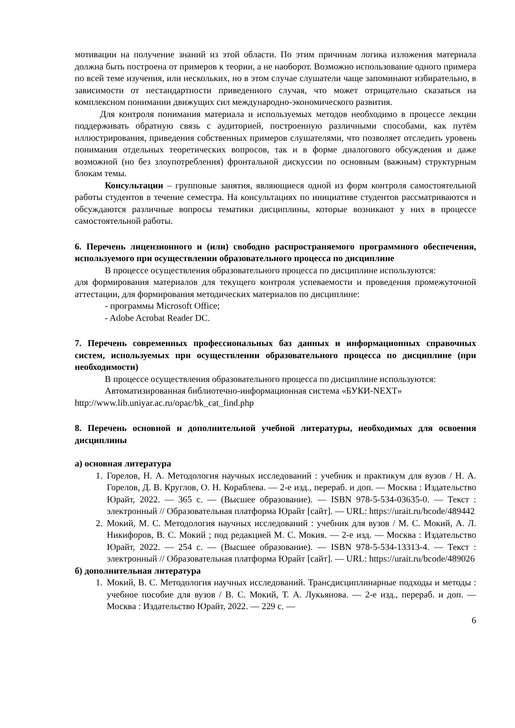мотивации на получение знаний из этой области. По этим причинам логика изложения материала должна быть построена от примеров к теории, а не наоборот. Возможно использование одного примера по всей теме изучения, или нескольких, но в этом случае слушатели чаще запоминают избирательно, в зависимости от нестандартности приведенного случая, что может отрицательно сказаться на комплексном понимании движущих сил международно-экономического развития.
Для контроля понимания материала и используемых методов необходимо в процессе лекции поддерживать обратную связь с аудиторией, построенную различными способами, как путём иллюстрирования, приведения собственных примеров слушателями, что позволяет отследить уровень понимания отдельных теоретических вопросов, так и в форме диалогового обсуждения и даже возможной (но без злоупотребления) фронтальной дискуссии по основным (важным) структурным блокам темы.
Консультации – групповые занятия, являющиеся одной из форм контроля самостоятельной работы студентов в течение семестра. На консультациях по инициативе студентов рассматриваются и обсуждаются различные вопросы тематики дисциплины, которые возникают у них в процессе самостоятельной работы.
6. Перечень лицензионного и (или) свободно распространяемого программного обеспечения, используемого при осуществлении образовательного процесса по дисциплине
В процессе осуществления образовательного процесса по дисциплине используются:
для формирования материалов для текущего контроля успеваемости и проведения промежуточной аттестации, для формирования методических материалов по дисциплине:
- программы Microsoft Office;
- Adobe Acrobat Reader DC.
7. Перечень современных профессиональных баз данных и информационных справочных систем, используемых при осуществлении образовательного процесса по дисциплине (при необходимости)
В процессе осуществления образовательного процесса по дисциплине используются:
Автоматизированная библиотечно-информационная система «БУКИ-NEXT»
http://www.lib.uniyar.ac.ru/opac/bk_cat_find.php
8. Перечень основной и дополнительной учебной литературы, необходимых для освоения дисциплины
а) основная литература
1. Горелов, Н. А. Методология научных исследований : учебник и практикум для вузов / Н. А. Горелов, Д. В. Круглов, О. Н. Кораблева. — 2-е изд., перераб. и доп. — Москва : Издательство Юрайт, 2022. — 365 с. — (Высшее образование). — ISBN 978-5-534-03635-0. — Текст : электронный // Образовательная платформа Юрайт [сайт]. — URL: https://urait.ru/bcode/489442
2. Мокий, М. С. Методология научных исследований : учебник для вузов / М. С. Мокий, А. Л. Никифоров, В. С. Мокий ; под редакцией М. С. Мокия. — 2-е изд. — Москва : Издательство Юрайт, 2022. — 254 с. — (Высшее образование). — ISBN 978-5-534-13313-4. — Текст : электронный // Образовательная платформа Юрайт [сайт]. — URL: https://urait.ru/bcode/489026
б) дополнительная литература
1. Мокий, В. С. Методология научных исследований. Трансдисциплинарные подходы и методы : учебное пособие для вузов / В. С. Мокий, Т. А. Лукьянова. — 2-е изд., перераб. и доп. — Москва : Издательство Юрайт, 2022. — 229 с. —
6